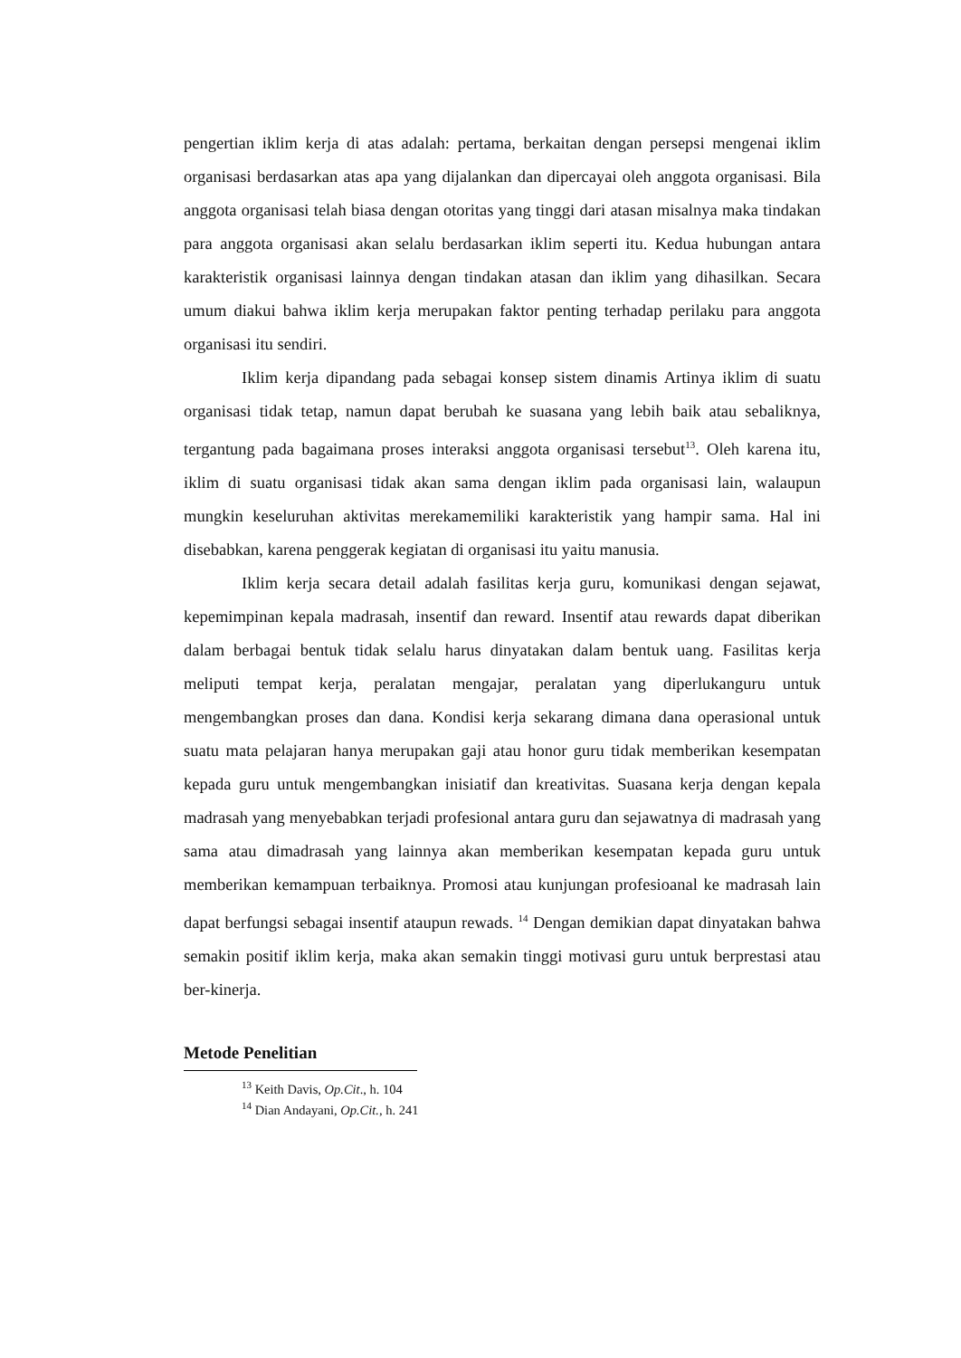pengertian iklim kerja di atas adalah: pertama, berkaitan dengan persepsi mengenai iklim organisasi berdasarkan atas apa yang dijalankan dan dipercayai oleh anggota organisasi. Bila anggota organisasi telah biasa dengan otoritas yang tinggi dari atasan misalnya maka tindakan para anggota organisasi akan selalu berdasarkan iklim seperti itu. Kedua hubungan antara karakteristik organisasi lainnya dengan tindakan atasan dan iklim yang dihasilkan. Secara umum diakui bahwa iklim kerja merupakan faktor penting terhadap perilaku para anggota organisasi itu sendiri.
Iklim kerja dipandang pada sebagai konsep sistem dinamis Artinya iklim di suatu organisasi tidak tetap, namun dapat berubah ke suasana yang lebih baik atau sebaliknya, tergantung pada bagaimana proses interaksi anggota organisasi tersebut<sup>13</sup>. Oleh karena itu, iklim di suatu organisasi tidak akan sama dengan iklim pada organisasi lain, walaupun mungkin keseluruhan aktivitas merekamemiliki karakteristik yang hampir sama. Hal ini disebabkan, karena penggerak kegiatan di organisasi itu yaitu manusia.
Iklim kerja secara detail adalah fasilitas kerja guru, komunikasi dengan sejawat, kepemimpinan kepala madrasah, insentif dan reward. Insentif atau rewards dapat diberikan dalam berbagai bentuk tidak selalu harus dinyatakan dalam bentuk uang. Fasilitas kerja meliputi tempat kerja, peralatan mengajar, peralatan yang diperlukanguru untuk mengembangkan proses dan dana. Kondisi kerja sekarang dimana dana operasional untuk suatu mata pelajaran hanya merupakan gaji atau honor guru tidak memberikan kesempatan kepada guru untuk mengembangkan inisiatif dan kreativitas. Suasana kerja dengan kepala madrasah yang menyebabkan terjadi profesional antara guru dan sejawatnya di madrasah yang sama atau dimadrasah yang lainnya akan memberikan kesempatan kepada guru untuk memberikan kemampuan terbaiknya. Promosi atau kunjungan profesioanal ke madrasah lain dapat berfungsi sebagai insentif ataupun rewads. <sup>14</sup> Dengan demikian dapat dinyatakan bahwa semakin positif iklim kerja, maka akan semakin tinggi motivasi guru untuk berprestasi atau ber-kinerja.
Metode Penelitian
<sup>13</sup> Keith Davis, Op.Cit., h. 104
<sup>14</sup> Dian Andayani, Op.Cit., h. 241